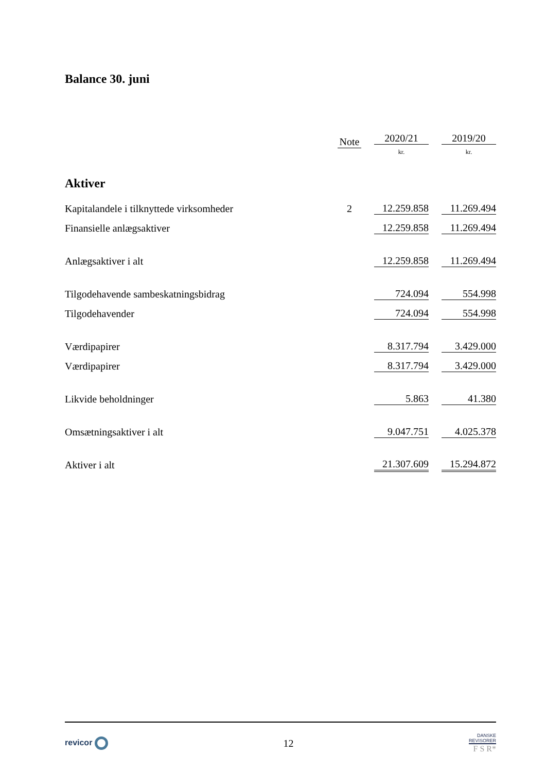Balance 30. juni
| | Note | | 2020/21 | | 2019/20 |
| | | | kr. | | kr. |
| Aktiver | | | | | |
| Kapitalandele i tilknyttede virksomheder | 2 | | 12.259.858 | | 11.269.494 |
| Finansielle anlægsaktiver | | | 12.259.858 | | 11.269.494 |
| Anlægsaktiver i alt | | | 12.259.858 | | 11.269.494 |
| Tilgodehavende sambeskatningsbidrag | | | 724.094 | | 554.998 |
| Tilgodehavender | | | 724.094 | | 554.998 |
| Værdipapirer | | | 8.317.794 | | 3.429.000 |
| Værdipapirer | | | 8.317.794 | | 3.429.000 |
| Likvide beholdninger | | | 5.863 | | 41.380 |
| Omsætningsaktiver i alt | | | 9.047.751 | | 4.025.378 |
| Aktiver i alt | | | 21.307.609 | | 15.294.872 |
revicor
12
DANSKE
REVISORER
F S R*